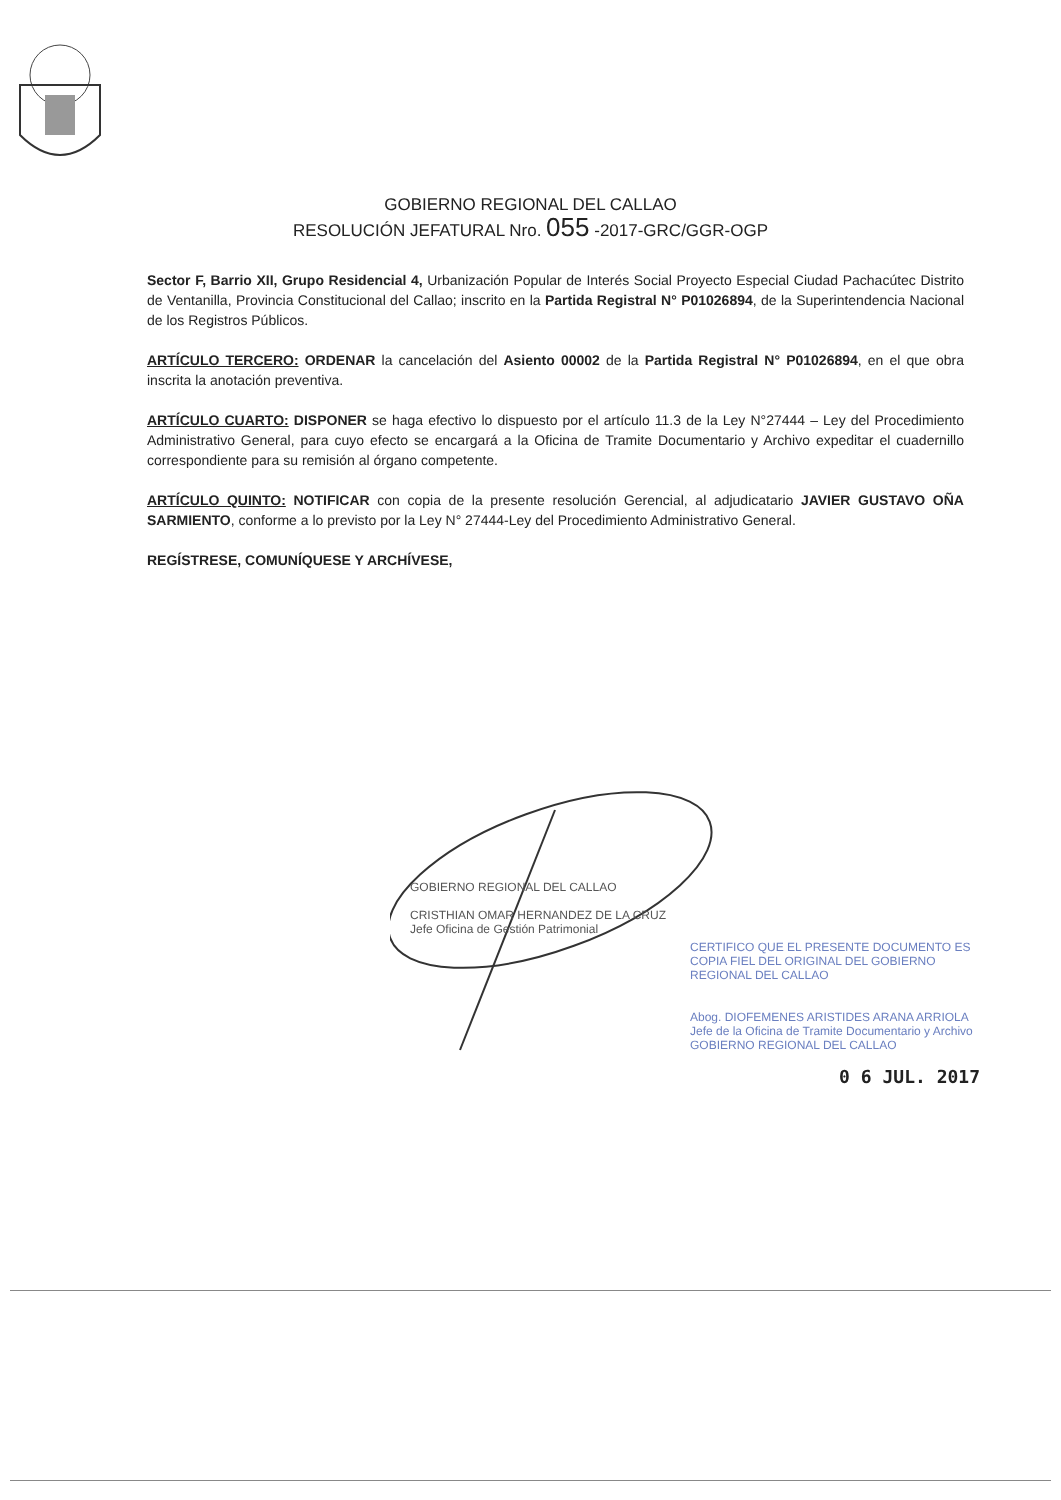GOBIERNO REGIONAL DEL CALLAO
RESOLUCIÓN JEFATURAL Nro. 055 -2017-GRC/GGR-OGP
Sector F, Barrio XII, Grupo Residencial 4, Urbanización Popular de Interés Social Proyecto Especial Ciudad Pachacútec Distrito de Ventanilla, Provincia Constitucional del Callao; inscrito en la Partida Registral N° P01026894, de la Superintendencia Nacional de los Registros Públicos.
ARTÍCULO TERCERO: ORDENAR la cancelación del Asiento 00002 de la Partida Registral N° P01026894, en el que obra inscrita la anotación preventiva.
ARTÍCULO CUARTO: DISPONER se haga efectivo lo dispuesto por el artículo 11.3 de la Ley N°27444 – Ley del Procedimiento Administrativo General, para cuyo efecto se encargará a la Oficina de Tramite Documentario y Archivo expeditar el cuadernillo correspondiente para su remisión al órgano competente.
ARTÍCULO QUINTO: NOTIFICAR con copia de la presente resolución Gerencial, al adjudicatario JAVIER GUSTAVO OÑA SARMIENTO, conforme a lo previsto por la Ley N° 27444-Ley del Procedimiento Administrativo General.
REGÍSTRESE, COMUNÍQUESE Y ARCHÍVESE,
GOBIERNO REGIONAL DEL CALLAO
CRISTHIAN OMAR HERNANDEZ DE LA CRUZ
Jefe Oficina de Gestión Patrimonial
CERTIFICO QUE EL PRESENTE DOCUMENTO ES COPIA FIEL DEL ORIGINAL DEL GOBIERNO REGIONAL DEL CALLAO
Abog. DIOFEMENES ARISTIDES ARANA ARRIOLA
Jefe de la Oficina de Tramite Documentario y Archivo
GOBIERNO REGIONAL DEL CALLAO
0 6 JUL. 2017